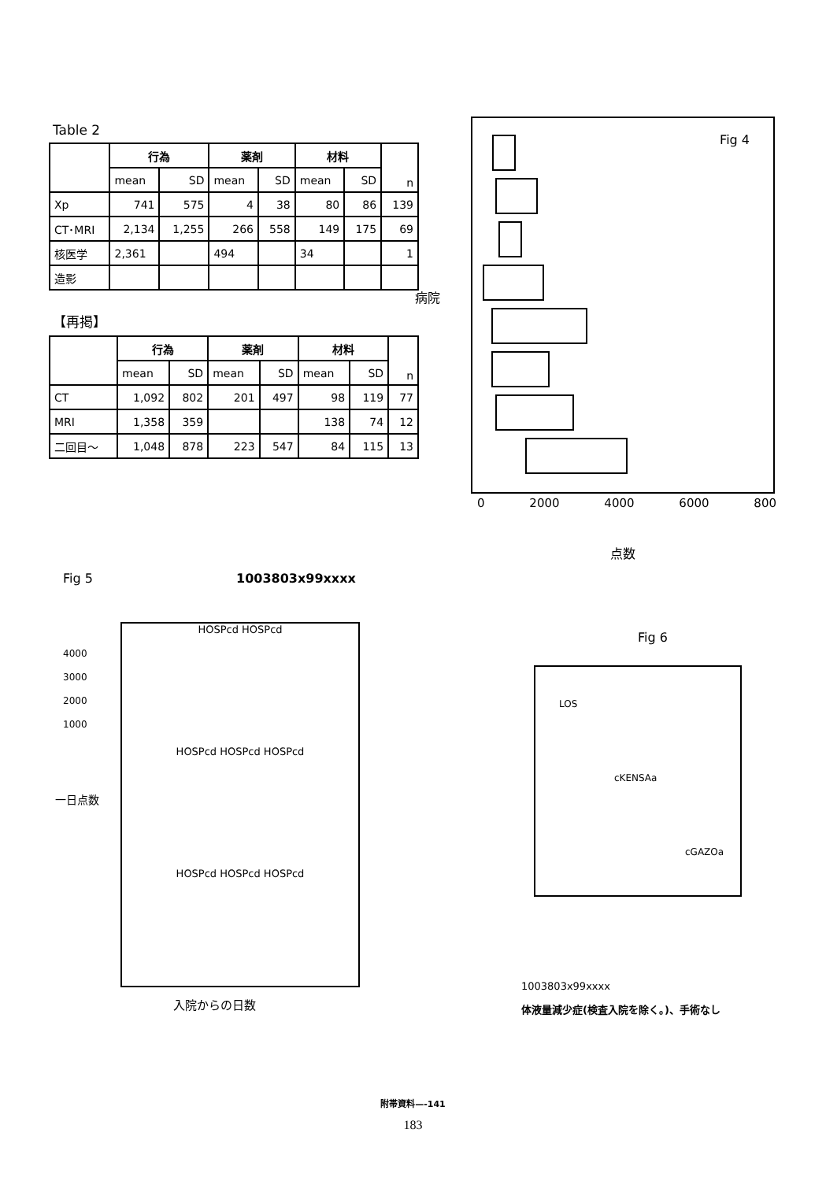Table 2
| | 行為 | | 薬剤 | | 材料 | | n |
| --- | --- | --- | --- | --- | --- | --- | --- |
| | mean | SD | mean | SD | mean | SD | |
| Xp | 741 | 575 | 4 | 38 | 80 | 86 | 139 |
| CT･MRI | 2,134 | 1,255 | 266 | 558 | 149 | 175 | 69 |
| 核医学 | 2,361 | | 494 | | 34 | | 1 |
| 造影 | | | | | | | |
【再掲】
| | 行為 | | 薬剤 | | 材料 | | n |
| --- | --- | --- | --- | --- | --- | --- | --- |
| | mean | SD | mean | SD | mean | SD | |
| CT | 1,092 | 802 | 201 | 497 | 98 | 119 | 77 |
| MRI | 1,358 | 359 | | | 138 | 74 | 12 |
| 二回目～ | 1,048 | 878 | 223 | 547 | 84 | 115 | 13 |
病院
Fig 4
0 2000 4000 6000 800
点数
Fig 5 1003803x99xxxx
HOSPcd HOSPcd
HOSPcd HOSPcd HOSPcd
HOSPcd HOSPcd HOSPcd
4000
3000
2000
1000
一日点数
入院からの日数
Fig 6
LOS
cKENSAa
cGAZOa
1003803x99xxxx
体液量減少症(検査入院を除く。)、手術なし
附帯資料—-141
183